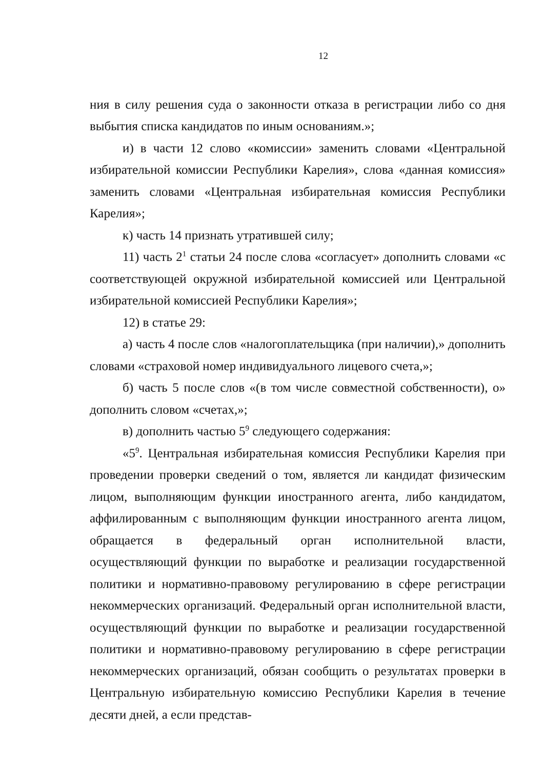12
ния в силу решения суда о законности отказа в регистрации либо со дня выбытия списка кандидатов по иным основаниям.»;
и) в части 12 слово «комиссии» заменить словами «Центральной избирательной комиссии Республики Карелия», слова «данная комиссия» заменить словами «Центральная избирательная комиссия Республики Карелия»;
к) часть 14 признать утратившей силу;
11) часть 2<sup>1</sup> статьи 24 после слова «согласует» дополнить словами «с соответствующей окружной избирательной комиссией или Центральной избирательной комиссией Республики Карелия»;
12) в статье 29:
а) часть 4 после слов «налогоплательщика (при наличии),» дополнить словами «страховой номер индивидуального лицевого счета,»;
б) часть 5 после слов «(в том числе совместной собственности), о» дополнить словом «счетах,»;
в) дополнить частью 5<sup>9</sup> следующего содержания:
«5<sup>9</sup>. Центральная избирательная комиссия Республики Карелия при проведении проверки сведений о том, является ли кандидат физическим лицом, выполняющим функции иностранного агента, либо кандидатом, аффилированным с выполняющим функции иностранного агента лицом, обращается в федеральный орган исполнительной власти, осуществляющий функции по выработке и реализации государственной политики и нормативно-правовому регулированию в сфере регистрации некоммерческих организаций. Федеральный орган исполнительной власти, осуществляющий функции по выработке и реализации государственной политики и нормативно-правовому регулированию в сфере регистрации некоммерческих организаций, обязан сообщить о результатах проверки в Центральную избирательную комиссию Республики Карелия в течение десяти дней, а если представ-